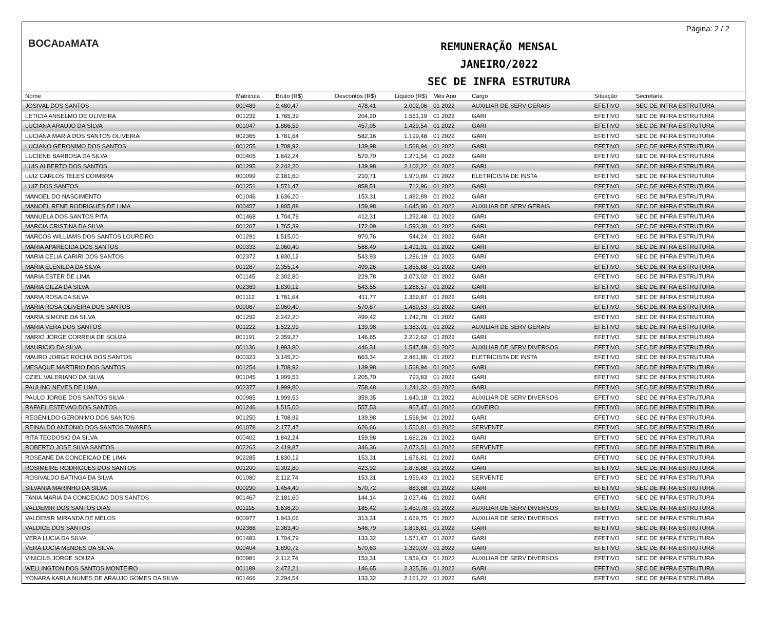Página: 2 / 2
BOCADAMATA
REMUNERAÇÃO MENSAL
JANEIRO/2022
SEC DE INFRA ESTRUTURA
| Nome | Matricula | Bruto (R$) | Descontos (R$) | Líquido (R$) | Mês Ano | Cargo | Situação | Secretaria |
| --- | --- | --- | --- | --- | --- | --- | --- | --- |
| JOSIVAL DOS SANTOS | 000489 | 2.480,47 | 478,41 | 2.002,06 | 01 2022 | AUXILIAR DE SERV GERAIS | EFETIVO | SEC DE INFRA ESTRUTURA |
| LETICIA ANSELMO DE OLIVEIRA | 001232 | 1.765,39 | 204,20 | 1.561,19 | 01 2022 | GARI | EFETIVO | SEC DE INFRA ESTRUTURA |
| LUCIANA ARAUJO DA SILVA | 001047 | 1.886,59 | 457,05 | 1.429,54 | 01 2022 | GARI | EFETIVO | SEC DE INFRA ESTRUTURA |
| LUCIANA MARIA DOS SANTOS OLIVEIRA | 002365 | 1.781,64 | 582,16 | 1.199,48 | 01 2022 | GARI | EFETIVO | SEC DE INFRA ESTRUTURA |
| LUCIANO GERONIMO DOS SANTOS | 001255 | 1.708,92 | 139,98 | 1.568,94 | 01 2022 | GARI | EFETIVO | SEC DE INFRA ESTRUTURA |
| LUCIENE BARBOSA DA SILVA | 000405 | 1.842,24 | 570,70 | 1.271,54 | 01 2022 | GARI | EFETIVO | SEC DE INFRA ESTRUTURA |
| LUIS ALBERTO DOS SANTOS | 001295 | 2.242,20 | 139,98 | 2.102,22 | 01 2022 | GARI | EFETIVO | SEC DE INFRA ESTRUTURA |
| LUIZ CARLOS TELES COIMBRA | 000099 | 2.181,60 | 210,71 | 1.970,89 | 01 2022 | ELETRICISTA DE INSTA | EFETIVO | SEC DE INFRA ESTRUTURA |
| LUIZ DOS SANTOS | 001251 | 1.571,47 | 858,51 | 712,96 | 01 2022 | GARI | EFETIVO | SEC DE INFRA ESTRUTURA |
| MANOEL DO NASCIMENTO | 001046 | 1.636,20 | 153,31 | 1.482,89 | 01 2022 | GARI | EFETIVO | SEC DE INFRA ESTRUTURA |
| MANOEL RENE RODRIGUES DE LIMA | 000457 | 1.805,88 | 159,98 | 1.645,90 | 01 2022 | AUXILIAR DE SERV GERAIS | EFETIVO | SEC DE INFRA ESTRUTURA |
| MANUELA DOS SANTOS PITA | 001468 | 1.704,79 | 412,31 | 1.292,48 | 01 2022 | GARI | EFETIVO | SEC DE INFRA ESTRUTURA |
| MARCIA CRISTINA DA SILVA | 001267 | 1.765,39 | 172,09 | 1.593,30 | 01 2022 | GARI | EFETIVO | SEC DE INFRA ESTRUTURA |
| MARCOS WILLIAMS DOS SANTOS LOUREIRO | 001291 | 1.515,00 | 970,76 | 544,24 | 01 2022 | GARI | EFETIVO | SEC DE INFRA ESTRUTURA |
| MARIA APARECIDA DOS SANTOS | 000333 | 2.060,40 | 568,49 | 1.491,91 | 01 2022 | GARI | EFETIVO | SEC DE INFRA ESTRUTURA |
| MARIA CELIA CARIRI DOS SANTOS | 002372 | 1.830,12 | 543,93 | 1.286,19 | 01 2022 | GARI | EFETIVO | SEC DE INFRA ESTRUTURA |
| MARIA ELENILDA DA SILVA | 001287 | 2.355,14 | 499,26 | 1.855,88 | 01 2022 | GARI | EFETIVO | SEC DE INFRA ESTRUTURA |
| MARIA ESTER DE LIMA | 001145 | 2.302,80 | 229,78 | 2.073,02 | 01 2022 | GARI | EFETIVO | SEC DE INFRA ESTRUTURA |
| MARIA GILZA DA SILVA | 002369 | 1.830,12 | 543,55 | 1.286,57 | 01 2022 | GARI | EFETIVO | SEC DE INFRA ESTRUTURA |
| MARIA ROSA DA SILVA | 001112 | 1.781,64 | 411,77 | 1.369,87 | 01 2022 | GARI | EFETIVO | SEC DE INFRA ESTRUTURA |
| MARIA ROSA OLIVEIRA DOS SANTOS | 000067 | 2.060,40 | 570,87 | 1.489,53 | 01 2022 | GARI | EFETIVO | SEC DE INFRA ESTRUTURA |
| MARIA SIMONE DA SILVA | 001292 | 2.242,20 | 499,42 | 1.742,78 | 01 2022 | GARI | EFETIVO | SEC DE INFRA ESTRUTURA |
| MARIA VERA DOS SANTOS | 001222 | 1.522,99 | 139,98 | 1.383,01 | 01 2022 | AUXILIAR DE SERV GERAIS | EFETIVO | SEC DE INFRA ESTRUTURA |
| MARIO JORGE CORREIA DE SOUZA | 001191 | 2.359,27 | 146,65 | 2.212,62 | 01 2022 | GARI | EFETIVO | SEC DE INFRA ESTRUTURA |
| MAURICIO DA SILVA | 001136 | 1.993,80 | 446,31 | 1.547,49 | 01 2022 | AUXILIAR DE SERV DIVERSOS | EFETIVO | SEC DE INFRA ESTRUTURA |
| MAURO JORGE ROCHA DOS SANTOS | 000323 | 3.145,20 | 663,34 | 2.481,86 | 01 2022 | ELETRICISTA DE INSTA | EFETIVO | SEC DE INFRA ESTRUTURA |
| MESAQUE MARTIRIO DOS SANTOS | 001254 | 1.708,92 | 139,98 | 1.568,94 | 01 2022 | GARI | EFETIVO | SEC DE INFRA ESTRUTURA |
| OZIEL VALERIANO DA SILVA | 001045 | 1.999,53 | 1.205,70 | 793,83 | 01 2022 | GARI | EFETIVO | SEC DE INFRA ESTRUTURA |
| PAULINO NEVES DE LIMA | 002377 | 1.999,80 | 758,48 | 1.241,32 | 01 2022 | GARI | EFETIVO | SEC DE INFRA ESTRUTURA |
| PAULO JORGE DOS SANTOS SILVA | 000985 | 1.999,53 | 359,35 | 1.640,18 | 01 2022 | AUXILIAR DE SERV DIVERSOS | EFETIVO | SEC DE INFRA ESTRUTURA |
| RAFAEL ESTEVAO DOS SANTOS | 001246 | 1.515,00 | 557,53 | 957,47 | 01 2022 | COVEIRO | EFETIVO | SEC DE INFRA ESTRUTURA |
| REGENILDO GERONIMO DOS SANTOS | 001250 | 1.708,92 | 139,98 | 1.568,94 | 01 2022 | GARI | EFETIVO | SEC DE INFRA ESTRUTURA |
| REINALDO ANTONIO DOS SANTOS TAVARES | 001078 | 2.177,47 | 626,66 | 1.550,81 | 01 2022 | SERVENTE | EFETIVO | SEC DE INFRA ESTRUTURA |
| RITA TEODOSIO DA SILVA | 000402 | 1.842,24 | 159,98 | 1.682,26 | 01 2022 | GARI | EFETIVO | SEC DE INFRA ESTRUTURA |
| ROBERTO JOSE SILVA SANTOS | 002263 | 2.419,87 | 346,36 | 2.073,51 | 01 2022 | SERVENTE | EFETIVO | SEC DE INFRA ESTRUTURA |
| ROSEANE DA CONCEICAO DE LIMA | 002285 | 1.830,12 | 153,31 | 1.676,81 | 01 2022 | GARI | EFETIVO | SEC DE INFRA ESTRUTURA |
| ROSIMEIRE RODRIGUES DOS SANTOS | 001200 | 2.302,80 | 423,92 | 1.878,88 | 01 2022 | GARI | EFETIVO | SEC DE INFRA ESTRUTURA |
| ROSIVALDO BATINGA DA SILVA | 001080 | 2.112,74 | 153,31 | 1.959,43 | 01 2022 | SERVENTE | EFETIVO | SEC DE INFRA ESTRUTURA |
| SILVANIA MARINHO DA SILVA | 000290 | 1.454,40 | 570,72 | 883,68 | 01 2022 | GARI | EFETIVO | SEC DE INFRA ESTRUTURA |
| TANIA MARIA DA CONCEICAO DOS SANTOS | 001467 | 2.181,60 | 144,14 | 2.037,46 | 01 2022 | GARI | EFETIVO | SEC DE INFRA ESTRUTURA |
| VALDEMIR DOS SANTOS DIAS | 001115 | 1.636,20 | 185,42 | 1.450,78 | 01 2022 | AUXILIAR DE SERV DIVERSOS | EFETIVO | SEC DE INFRA ESTRUTURA |
| VALDEMIR MIRANDA DE MELOS | 000977 | 1.943,06 | 313,31 | 1.629,75 | 01 2022 | AUXILIAR DE SERV DIVERSOS | EFETIVO | SEC DE INFRA ESTRUTURA |
| VALDICE DOS SANTOS | 002368 | 2.363,40 | 546,79 | 1.816,61 | 01 2022 | GARI | EFETIVO | SEC DE INFRA ESTRUTURA |
| VERA LUCIA DA SILVA | 001483 | 1.704,79 | 133,32 | 1.571,47 | 01 2022 | GARI | EFETIVO | SEC DE INFRA ESTRUTURA |
| VERA LUCIA MENDES DA SILVA | 000404 | 1.890,72 | 570,63 | 1.320,09 | 01 2022 | GARI | EFETIVO | SEC DE INFRA ESTRUTURA |
| VINICIUS JORGE SOUZA | 000981 | 2.112,74 | 153,31 | 1.959,43 | 01 2022 | AUXILIAR DE SERV DIVERSOS | EFETIVO | SEC DE INFRA ESTRUTURA |
| WELLINGTON DOS SANTOS MONTEIRO | 001189 | 2.472,21 | 146,65 | 2.325,56 | 01 2022 | GARI | EFETIVO | SEC DE INFRA ESTRUTURA |
| YONARA KARLA NUNES DE ARAUJO GOMES DA SILVA | 001466 | 2.294,54 | 133,32 | 2.161,22 | 01 2022 | GARI | EFETIVO | SEC DE INFRA ESTRUTURA |